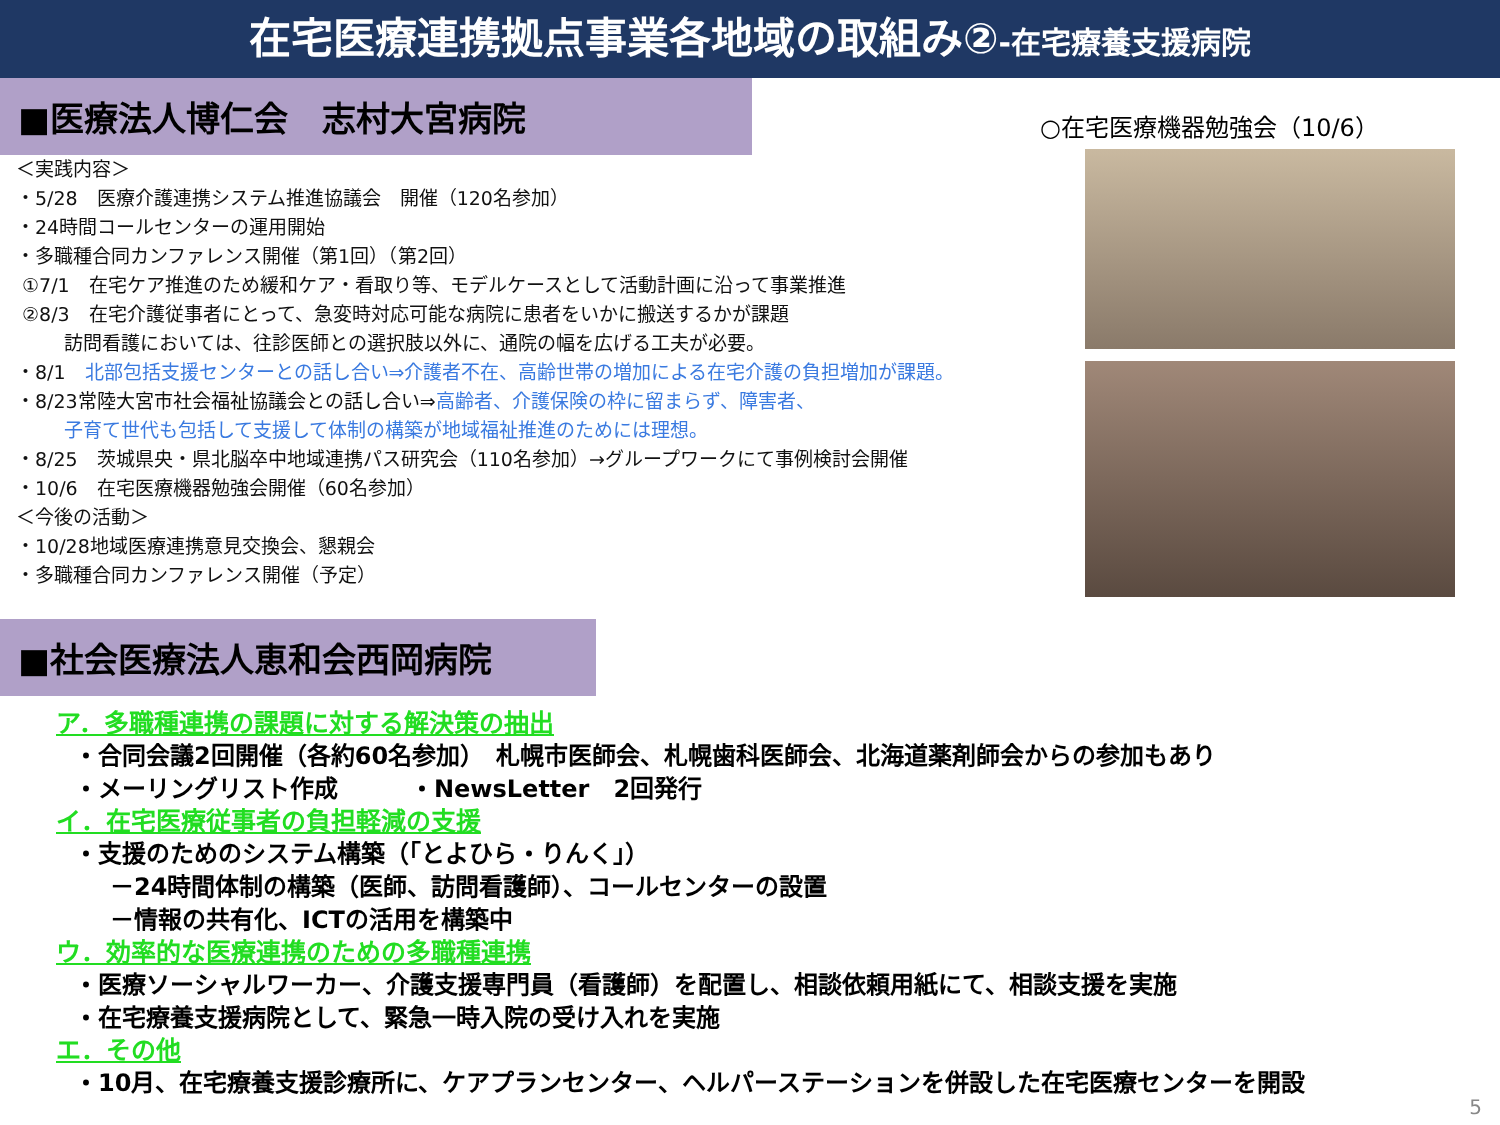在宅医療連携拠点事業各地域の取組み②-在宅療養支援病院
■医療法人博仁会　志村大宮病院
＜実践内容＞
・5/28　医療介護連携システム推進協議会　開催（120名参加）
・24時間コールセンターの運用開始
・多職種合同カンファレンス開催（第1回）（第2回）
①7/1　在宅ケア推進のため緩和ケア・看取り等、モデルケースとして活動計画に沿って事業推進
②8/3　在宅介護従事者にとって、急変時対応可能な病院に患者をいかに搬送するかが課題
訪問看護においては、往診医師との選択肢以外に、通院の幅を広げる工夫が必要。
・8/1　北部包括支援センターとの話し合い⇒介護者不在、高齢世帯の増加による在宅介護の負担増加が課題。
・8/23常陸大宮市社会福祉協議会との話し合い⇒高齢者、介護保険の枠に留まらず、障害者、
子育て世代も包括して支援して体制の構築が地域福祉推進のためには理想。
・8/25　茨城県央・県北脳卒中地域連携パス研究会（110名参加）→グループワークにて事例検討会開催
・10/6　在宅医療機器勉強会開催（60名参加）
＜今後の活動＞
・10/28地域医療連携意見交換会、懇親会
・多職種合同カンファレンス開催（予定）
○在宅医療機器勉強会（10/6）
■社会医療法人恵和会西岡病院
ア．多職種連携の課題に対する解決策の抽出
・合同会議2回開催（各約60名参加）　札幌市医師会、札幌歯科医師会、北海道薬剤師会からの参加もあり
・メーリングリスト作成　　　・NewsLetter　2回発行
イ．在宅医療従事者の負担軽減の支援
・支援のためのシステム構築（「とよひら・りんく」）
－24時間体制の構築（医師、訪問看護師）、コールセンターの設置
－情報の共有化、ICTの活用を構築中
ウ．効率的な医療連携のための多職種連携
・医療ソーシャルワーカー、介護支援専門員（看護師）を配置し、相談依頼用紙にて、相談支援を実施
・在宅療養支援病院として、緊急一時入院の受け入れを実施
エ．その他
・10月、在宅療養支援診療所に、ケアプランセンター、ヘルパーステーションを併設した在宅医療センターを開設
5